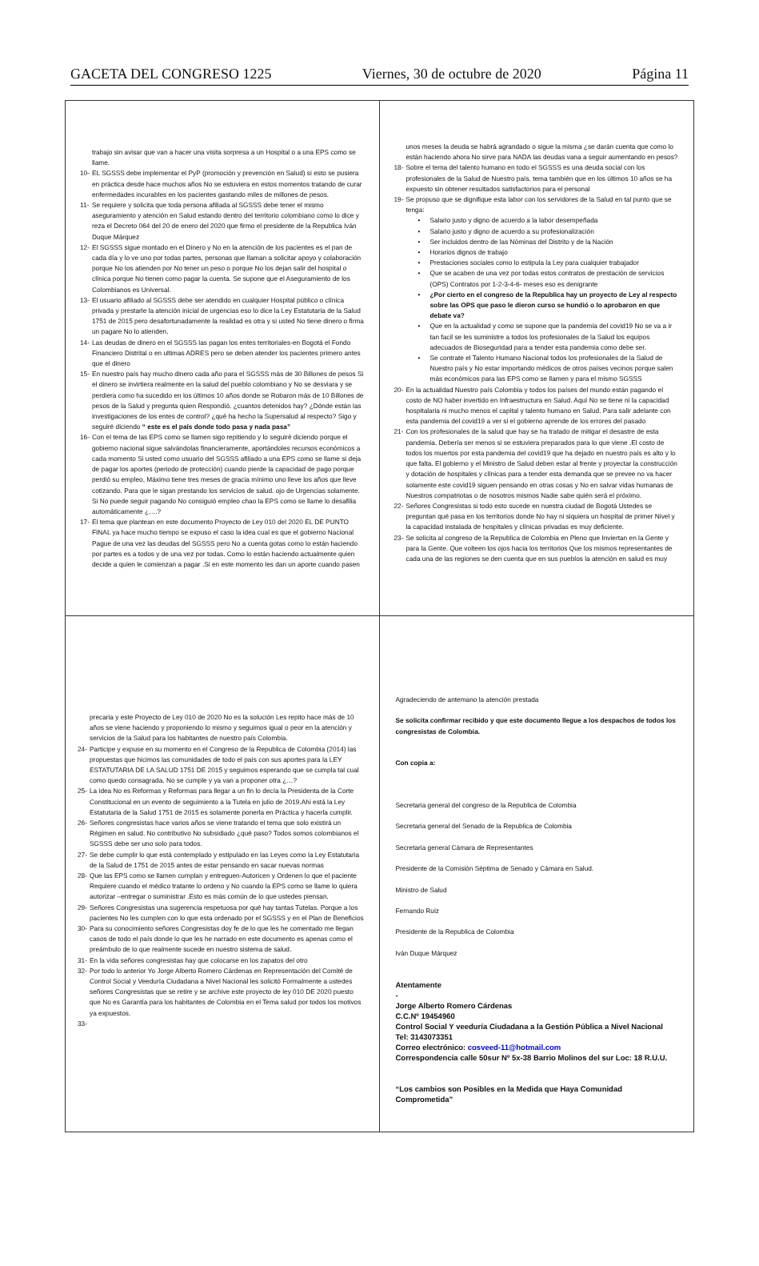GACETA DEL CONGRESO 1225 Viernes, 30 de octubre de 2020 Página 11
trabajo sin avisar que van a hacer una visita sorpresa a un Hospital o a una EPS como se llame.
10- EL SGSSS debe implementar el PyP (promoción y prevención en Salud) si esto se pusiera en práctica desde hace muchos años No se estuviera en estos momentos tratando de curar enfermedades incurables en los pacientes gastando miles de millones de pesos.
11- Se requiere y solicita que toda persona afiliada al SGSSS debe tener el mismo aseguramiento y atención en Salud estando dentro del territorio colombiano como lo dice y reza el Decreto 064 del 20 de enero del 2020 que firmo el presidente de la Republica Iván Duque Márquez
12- El SGSSS sigue montado en el Dinero y No en la atención de los pacientes es el pan de cada día y lo ve uno por todas partes, personas que llaman a solicitar apoyo y colaboración porque No los atienden por No tener un peso o porque No los dejan salir del hospital o clínica porque No tienen como pagar la cuenta. Se supone que el Aseguramiento de los Colombianos es Universal.
13- El usuario afiliado al SGSSS debe ser atendido en cualquier Hospital público o clínica privada y prestarle la atención inicial de urgencias eso lo dice la Ley Estatutaria de la Salud 1751 de 2015 pero desafortunadamente la realidad es otra y si usted No tiene dinero o firma un pagare No lo atienden.
14- Las deudas de dinero en el SGSSS las pagan los entes territoriales-en Bogotá el Fondo Financiero Distrital o en ultimas ADRES pero se deben atender los pacientes primero antes que el dinero
15- En nuestro país hay mucho dinero cada año para el SGSSS más de 30 Billones de pesos Si el dinero se invirtiera realmente en la salud del pueblo colombiano y No se desviara y se perdiera como ha sucedido en los últimos 10 años donde se Robaron más de 10 Billones de pesos de la Salud y pregunta quien Respondió. ¿cuantos detenidos hay? ¿Dónde están las investigaciones de los entes de control? ¿qué ha hecho la Supersalud al respecto? Sigo y seguiré diciendo “ este es el país donde todo pasa y nada pasa”
16- Con el tema de las EPS como se llamen sigo repitiendo y lo seguiré diciendo porque el gobierno nacional sigue salvándolas financieramente, aportándoles recursos económicos a cada momento Si usted como usuario del SGSSS afiliado a una EPS como se llame si deja de pagar los aportes (periodo de protección) cuando pierde la capacidad de pago porque perdió su empleo, Máximo tiene tres meses de gracia mínimo uno lleve los años que lleve cotizando. Para que le sigan prestando los servicios de salud. ojo de Urgencias solamente. Si No puede seguir pagando No consiguió empleo chao la EPS como se llame lo desafilia automáticamente ¿….?
17- El tema que plantean en este documento Proyecto de Ley 010 del 2020 EL DE PUNTO FINAL ya hace mucho tiempo se expuso el caso la idea cual es que el gobierno Nacional Pague de una vez las deudas del SGSSS pero No a cuenta gotas como lo están haciendo por partes es a todos y de una vez por todas. Como lo están haciendo actualmente quien decide a quien le comienzan a pagar .Si en este momento les dan un aporte cuando pasen
unos meses la deuda se habrá agrandado o sigue la misma ¿se darán cuenta que como lo están haciendo ahora No sirve para NADA las deudas vana a seguir aumentando en pesos?
18- Sobre el tema del talento humano en todo el SGSSS es una deuda social con los profesionales de la Salud de Nuestro país. tema también que en los últimos 10 años se ha expuesto sin obtener resultados satisfactorios para el personal
19- Se propuso que se dignifique esta labor con los servidores de la Salud en tal punto que se tenga:
• Salario justo y digno de acuerdo a la labor desempeñada
• Salario justo y digno de acuerdo a su profesionalización
• Ser incluidos dentro de las Nóminas del Distrito y de la Nación
• Horarios dignos de trabajo
• Prestaciones sociales como lo estipula la Ley para cualquier trabajador
• Que se acaben de una vez por todas estos contratos de prestación de servicios (OPS) Contratos por 1-2-3-4-6- meses eso es denigrante
• ¿Por cierto en el congreso de la Republica hay un proyecto de Ley al respecto sobre las OPS que paso le dieron curso se hundió o lo aprobaron en que debate va?
• Que en la actualidad y como se supone que la pandemia del covid19 No se va a ir tan facil se les suministre a todos los profesionales de la Salud los equipos adecuados de Bioseguridad para a tender esta pandemia como debe ser.
• Se contrate el Talento Humano Nacional todos los profesionales de la Salud de Nuestro país y No estar importando médicos de otros países vecinos porque salen más económicos para las EPS como se llamen y para el mismo SGSSS
20- En la actualidad Nuestro país Colombia y todos los países del mundo están pagando el costo de NO haber invertido en Infraestructura en Salud. Aquí No se tiene ni la capacidad hospitalaria ni mucho menos el capital y talento humano en Salud. Para salir adelante con esta pandemia del covid19 a ver si el gobierno aprende de los errores del pasado
21- Con los profesionales de la salud que hay se ha tratado de mitigar el desastre de esta pandemia. Debería ser menos si se estuviera preparados para lo que viene .El costo de todos los muertos por esta pandemia del covid19 que ha dejado en nuestro país es alto y lo que falta. El gobierno y el Ministro de Salud deben estar al frente y proyectar la construcción y dotación de hospitales y clínicas para a tender esta demanda que se prevee no va hacer solamente este covid19 siguen pensando en otras cosas y No en salvar vidas humanas de Nuestros compatriotas o de nosotros mismos Nadie sabe quién será el próximo.
22- Señores Congresistas si todo esto sucede en nuestra ciudad de Bogotá Ustedes se preguntan qué pasa en los territorios donde No hay ni siquiera un hospital de primer Nivel y la capacidad instalada de hospitales y clínicas privadas es muy deficiente.
23- Se solicita al congreso de la Republica de Colombia en Pleno que Inviertan en la Gente y para la Gente. Que volteen los ojos hacia los territorios Que los mismos representantes de cada una de las regiones se den cuenta que en sus pueblos la atención en salud es muy
precaria y este Proyecto de Ley 010 de 2020 No es la solución Les repito hace más de 10 años se viene haciendo y proponiendo lo mismo y seguimos igual o peor en la atención y servicios de la Salud para los habitantes de nuestro país Colombia.
24- Participe y expuse en su momento en el Congreso de la Republica de Colombia (2014) las propuestas que hicimos las comunidades de todo el país con sus aportes para la LEY ESTATUTARIA DE LA SALUD 1751 DE 2015 y seguimos esperando que se cumpla tal cual como quedo consagrada. No se cumple y ya van a proponer otra ¿…?
25- La idea No es Reformas y Reformas para llegar a un fin lo decía la Presidenta de la Corte Constitucional en un evento de seguimiento a la Tutela en julio de 2019.Ahi está la Ley Estatutaria de la Salud 1751 de 2015 es solamente ponerla en Práctica y hacerla cumplir.
26- Señores congresistas hace varios años se viene tratando el tema que solo existirá un Régimen en salud. No contributivo No subsidiado ¿qué paso? Todos somos colombianos el SGSSS debe ser uno solo para todos.
27- Se debe cumplir lo que está contemplado y estipulado en las Leyes como la Ley Estatutaria de la Salud de 1751 de 2015 antes de estar pensando en sacar nuevas normas
28- Que las EPS como se llamen cumplan y entreguen-Autoricen y Ordenen lo que el paciente Requiere cuando el médico tratante lo ordeno y No cuando la EPS como se llame lo quiera autorizar –entregar o suministrar .Esto es más común de lo que ustedes piensan.
29- Señores Congresistas una sugerencia respetuosa por qué hay tantas Tutelas. Porque a los pacientes No les cumplen con lo que esta ordenado por el SGSSS y en el Plan de Beneficios
30- Para su conocimiento señores Congresistas doy fe de lo que les he comentado me llegan casos de todo el país donde lo que les he narrado en este documento es apenas como el preámbulo de lo que realmente sucede en nuestro sistema de salud.
31- En la vida señores congresistas hay que colocarse en los zapatos del otro
32- Por todo lo anterior Yo Jorge Alberto Romero Cárdenas en Representación del Comité de Control Social y Veeduría Ciudadana a Nivel Nacional les solicitó Formalmente a ustedes señores Congresistas que se retire y se archive este proyecto de ley 010 DE 2020 puesto que No es Garantía para los habitantes de Colombia en el Tema salud por todos los motivos ya expuestos.
33-
Agradeciendo de antemano la atención prestada
Se solicita confirmar recibido y que este documento llegue a los despachos de todos los congresistas de Colombia.
Con copia a:
Secretaria general del congreso de la Republica de Colombia
Secretaria general del Senado de la Republica de Colombia
Secretaria general Cámara de Representantes
Presidente de la Comisión Séptima de Senado y Cámara en Salud.
Ministro de Salud
Fernando Ruiz
Presidente de la Republica de Colombia
Iván Duque Márquez
Atentamente
-
Jorge Alberto Romero Cárdenas
C.C.Nº 19454960
Control Social Y veeduría Ciudadana a la Gestión Pública a Nivel Nacional
Tel: 3143073351
Correo electrónico: cosveed-11@hotmail.com
Correspondencia calle 50sur Nº 5x-38 Barrio Molinos del sur Loc: 18 R.U.U.
“Los cambios son Posibles en la Medida que Haya Comunidad Comprometida”